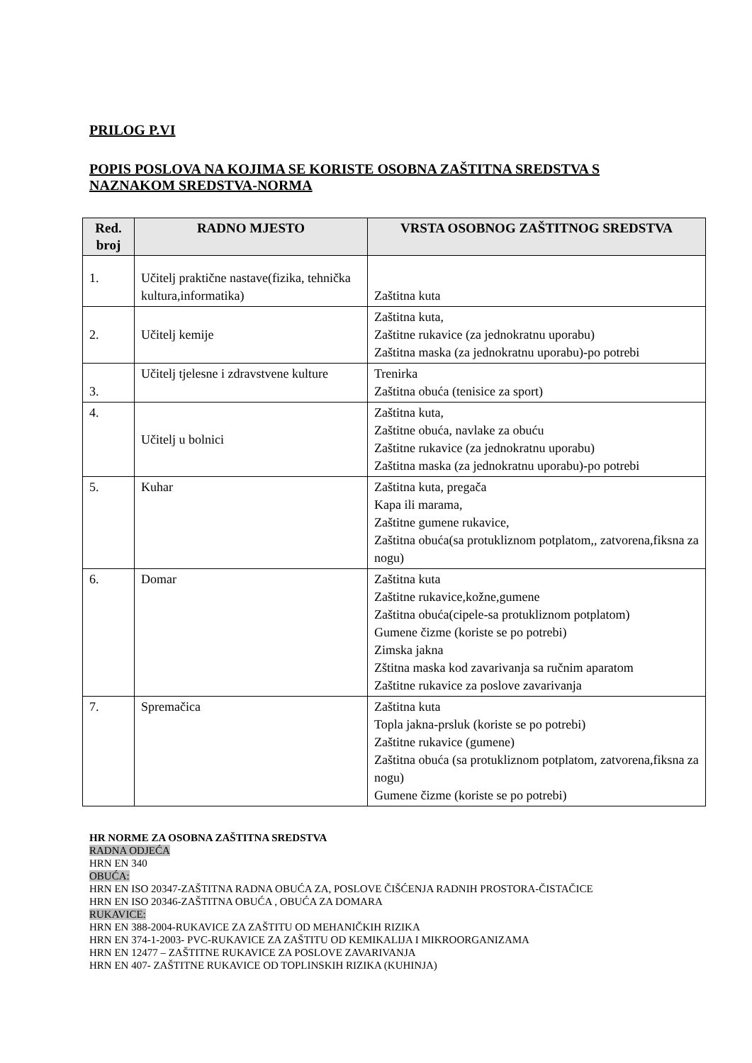PRILOG P.VI
POPIS POSLOVA NA KOJIMA SE KORISTE OSOBNA ZAŠTITNA SREDSTVA S
NAZNAKOM SREDSTVA-NORMA
| Red. broj | RADNO MJESTO | VRSTA OSOBNOG ZAŠTITNOG SREDSTVA |
| --- | --- | --- |
| 1. | Učitelj praktične nastave(fizika, tehnička kultura,informatika) | Zaštitna kuta |
| 2. | Učitelj kemije | Zaštitna kuta, Zaštitne rukavice (za jednokratnu uporabu) Zaštitna maska (za jednokratnu uporabu)-po potrebi |
| 3. | Učitelj tjelesne i zdravstvene kulture | Trenirka Zaštitna obuća (tenisice za sport) |
| 4. | Učitelj u bolnici | Zaštitna kuta, Zaštitne obuća, navlake za obuću Zaštitne rukavice (za jednokratnu uporabu) Zaštitna maska (za jednokratnu uporabu)-po potrebi |
| 5. | Kuhar | Zaštitna kuta, pregača Kapa ili marama, Zaštitne gumene rukavice, Zaštitna obuća(sa protukliznom potplatom,, zatvorena,fiksna za nogu) |
| 6. | Domar | Zaštitna kuta Zaštitne rukavice,kožne,gumene Zaštitna obuća(cipele-sa protukliznom potplatom) Gumene čizme (koriste se po potrebi) Zimska jakna Zštitna maska kod zavarivanja sa ručnim aparatom Zaštitne rukavice za poslove zavarivanja |
| 7. | Spremačica | Zaštitna kuta Topla jakna-prsluk (koriste se po potrebi) Zaštitne rukavice (gumene) Zaštitna obuća (sa protukliznom potplatom, zatvorena,fiksna za nogu) Gumene čizme (koriste se po potrebi) |
HR NORME ZA OSOBNA ZAŠTITNA SREDSTVA
RADNA ODJEĆA
HRN EN 340
OBUĆA:
HRN EN ISO 20347-ZAŠTITNA RADNA OBUĆA ZA, POSLOVE ČIŠĆENJA RADNIH PROSTORA-ČISTAČICE
HRN EN ISO 20346-ZAŠTITNA OBUĆA , OBUĆA ZA DOMARA
RUKAVICE:
HRN EN 388-2004-RUKAVICE ZA ZAŠTITU OD MEHANIČKIH RIZIKA
HRN EN 374-1-2003- PVC-RUKAVICE ZA ZAŠTITU OD KEMIKALIJA I MIKROORGANIZAMA
HRN EN 12477 – ZAŠTITNE RUKAVICE ZA POSLOVE ZAVARIVANJA
HRN EN 407- ZAŠTITNE RUKAVICE OD TOPLINSKIH RIZIKA (KUHINJA)